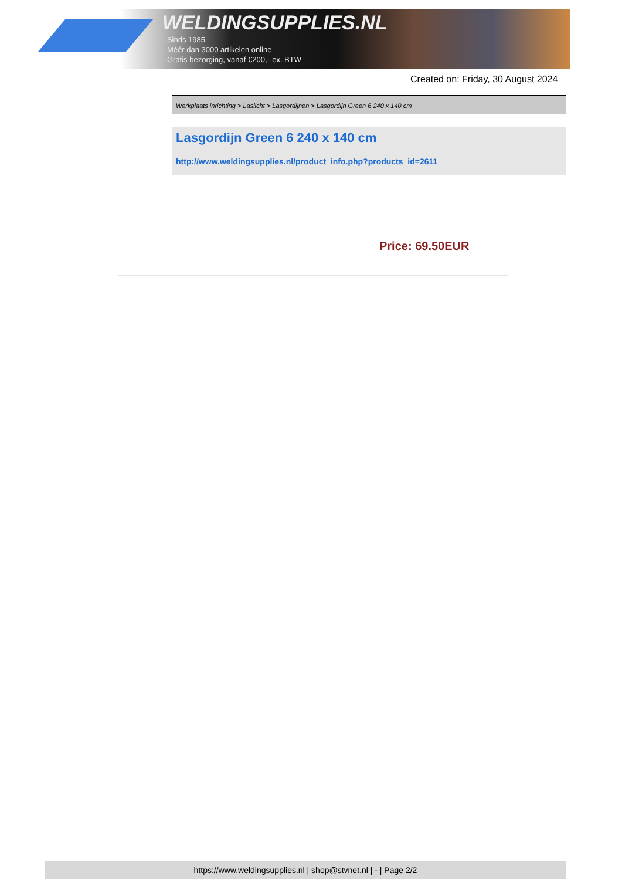WELDINGSUPPLIES.NL
- Sinds 1985
- Méér dan 3000 artikelen online
- Gratis bezorging, vanaf €200,--ex. BTW
Created on: Friday, 30 August 2024
Werkplaats inrichting > Laslicht > Lasgordijnen > Lasgordijn Green 6 240 x 140 cm
Lasgordijn Green 6 240 x 140 cm
http://www.weldingsupplies.nl/product_info.php?products_id=2611
Price: 69.50EUR
https://www.weldingsupplies.nl | shop@stvnet.nl | - | Page 2/2